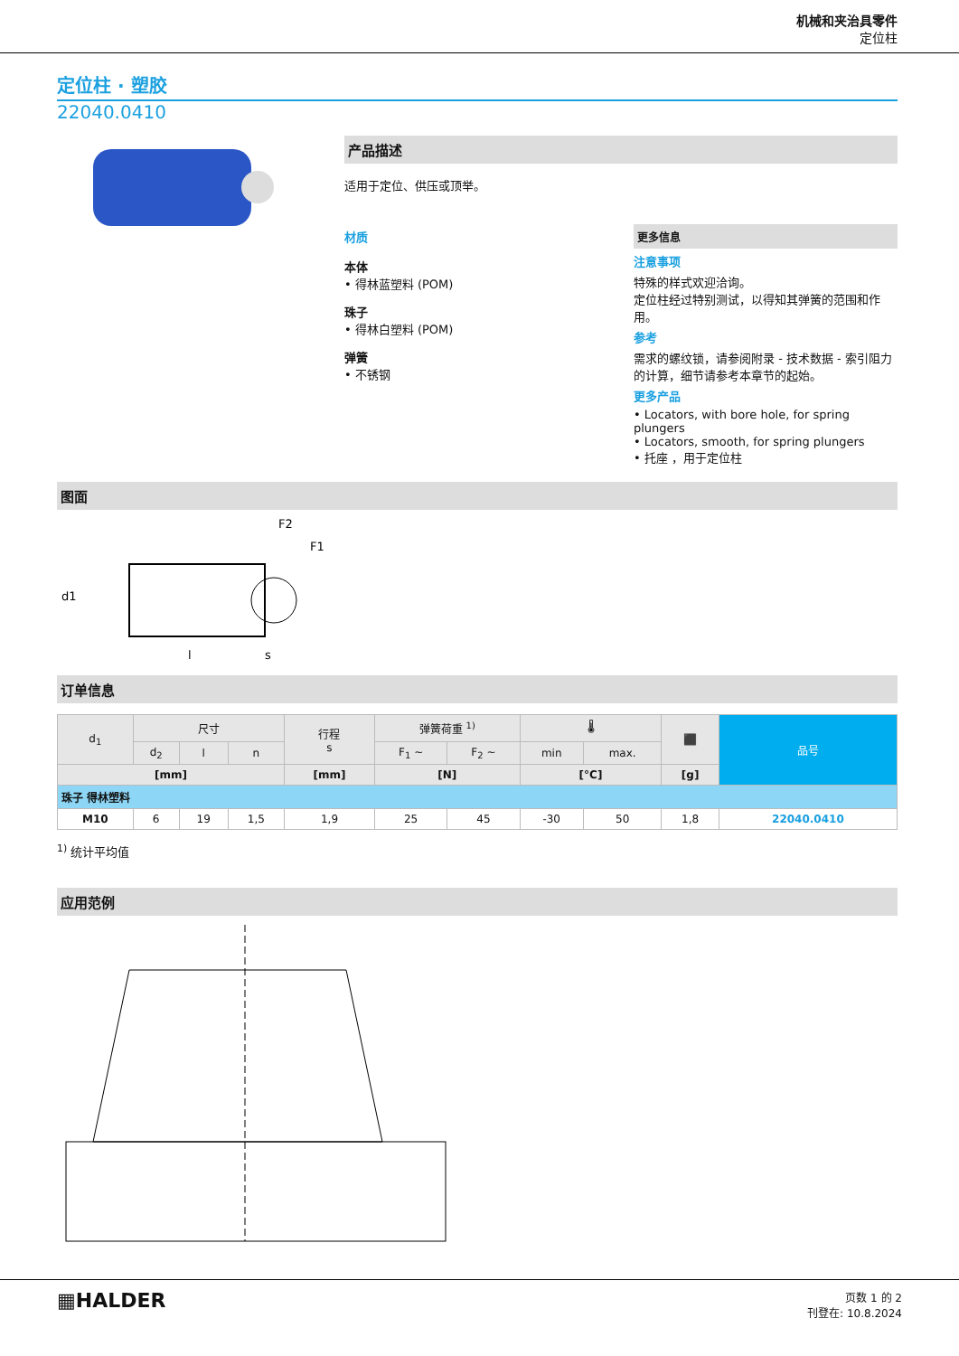机械和夹治具零件
定位柱
定位柱 · 塑胶
22040.0410
产品描述
适用于定位、供压或顶举。
材质
本体
• 得林蓝塑料 (POM)
珠子
• 得林白塑料 (POM)
弹簧
• 不锈钢
更多信息
注意事项
特殊的样式欢迎洽询。
定位柱经过特别测试，以得知其弹簧的范围和作用。
参考
需求的螺纹锁，请参阅附录 - 技术数据 - 索引阻力的计算，细节请参考本章节的起始。
更多产品
• Locators, with bore hole, for spring plungers
• Locators, smooth, for spring plungers
• 托座 ，用于定位柱
图面
d1
l
s
F2
F1
订单信息
| d<sub>1</sub> | 尺寸 | | | 行程 s | 弹簧荷重 <sup>1)</sup> | | 🌡 | | ⬛ | 品号 |
| --- | --- | --- | --- | --- | --- | --- | --- | --- | --- | --- |
| | d<sub>2</sub> | l | n | | F<sub>1</sub> ~ | F<sub>2</sub> ~ | min | max. | | |
| [mm] | | | | [mm] | [N] | | [°C] | | [g] | |
| 珠子 得林塑料 | | | | | | | | | | |
| M10 | 6 | 19 | 1,5 | 1,9 | 25 | 45 | -30 | 50 | 1,8 | 22040.0410 |
<sup>1)</sup> 统计平均值
应用范例
▦HALDER
页数 1 的 2
刊登在: 10.8.2024